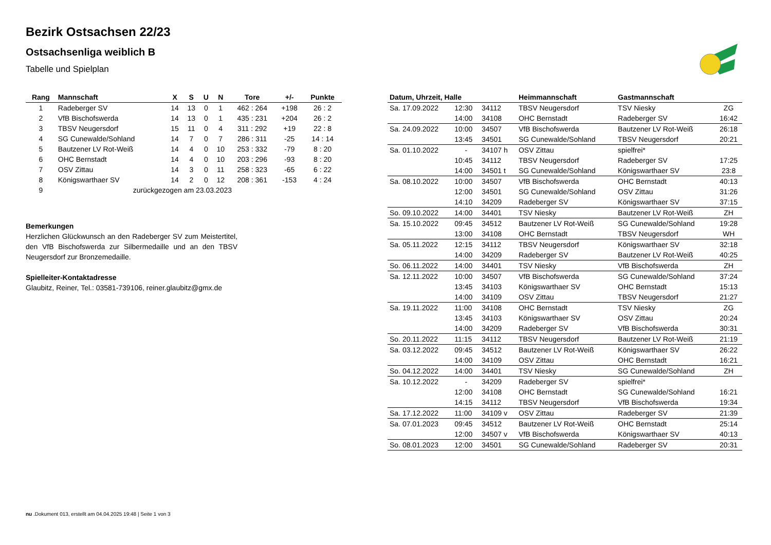Bezirk Ostsachsen 22/23
Ostsachsenliga weiblich B
Tabelle und Spielplan
| Rang | Mannschaft | X | S | U | N | Tore | +/- | Punkte |
| --- | --- | --- | --- | --- | --- | --- | --- | --- |
| 1 | Radeberger SV | 14 | 13 | 0 | 1 | 462 : 264 | +198 | 26 : 2 |
| 2 | VfB Bischofswerda | 14 | 13 | 0 | 1 | 435 : 231 | +204 | 26 : 2 |
| 3 | TBSV Neugersdorf | 15 | 11 | 0 | 4 | 311 : 292 | +19 | 22 : 8 |
| 4 | SG Cunewalde/Sohland | 14 | 7 | 0 | 7 | 286 : 311 | -25 | 14 : 14 |
| 5 | Bautzener LV Rot-Weiß | 14 | 4 | 0 | 10 | 253 : 332 | -79 | 8 : 20 |
| 6 | OHC Bernstadt | 14 | 4 | 0 | 10 | 203 : 296 | -93 | 8 : 20 |
| 7 | OSV Zittau | 14 | 3 | 0 | 11 | 258 : 323 | -65 | 6 : 22 |
| 8 | Königswarthaer SV | 14 | 2 | 0 | 12 | 208 : 361 | -153 | 4 : 24 |
| 9 | zurückgezogen am 23.03.2023 | | | | | | | |
Bemerkungen
Herzlichen Glückwunsch an den Radeberger SV zum Meistertitel, den VfB Bischofswerda zur Silbermedaille und an den TBSV Neugersdorf zur Bronzemedaille.
Spielleiter-Kontaktadresse
Glaubitz, Reiner, Tel.: 03581-739106, reiner.glaubitz@gmx.de
| Datum, Uhrzeit, Halle | | | Heimmannschaft | Gastmannschaft | |
| --- | --- | --- | --- | --- | --- |
| Sa. 17.09.2022 | 12:30 | 34112 | TBSV Neugersdorf | TSV Niesky | ZG |
| | 14:00 | 34108 | OHC Bernstadt | Radeberger SV | 16:42 |
| Sa. 24.09.2022 | 10:00 | 34507 | VfB Bischofswerda | Bautzener LV Rot-Weiß | 26:18 |
| | 13:45 | 34501 | SG Cunewalde/Sohland | TBSV Neugersdorf | 20:21 |
| Sa. 01.10.2022 | - | 34107 h | OSV Zittau | spielfrei* | |
| | 10:45 | 34112 | TBSV Neugersdorf | Radeberger SV | 17:25 |
| | 14:00 | 34501 t | SG Cunewalde/Sohland | Königswarthaer SV | 23:8 |
| Sa. 08.10.2022 | 10:00 | 34507 | VfB Bischofswerda | OHC Bernstadt | 40:13 |
| | 12:00 | 34501 | SG Cunewalde/Sohland | OSV Zittau | 31:26 |
| | 14:10 | 34209 | Radeberger SV | Königswarthaer SV | 37:15 |
| So. 09.10.2022 | 14:00 | 34401 | TSV Niesky | Bautzener LV Rot-Weiß | ZH |
| Sa. 15.10.2022 | 09:45 | 34512 | Bautzener LV Rot-Weiß | SG Cunewalde/Sohland | 19:28 |
| | 13:00 | 34108 | OHC Bernstadt | TBSV Neugersdorf | WH |
| Sa. 05.11.2022 | 12:15 | 34112 | TBSV Neugersdorf | Königswarthaer SV | 32:18 |
| | 14:00 | 34209 | Radeberger SV | Bautzener LV Rot-Weiß | 40:25 |
| So. 06.11.2022 | 14:00 | 34401 | TSV Niesky | VfB Bischofswerda | ZH |
| Sa. 12.11.2022 | 10:00 | 34507 | VfB Bischofswerda | SG Cunewalde/Sohland | 37:24 |
| | 13:45 | 34103 | Königswarthaer SV | OHC Bernstadt | 15:13 |
| | 14:00 | 34109 | OSV Zittau | TBSV Neugersdorf | 21:27 |
| Sa. 19.11.2022 | 11:00 | 34108 | OHC Bernstadt | TSV Niesky | ZG |
| | 13:45 | 34103 | Königswarthaer SV | OSV Zittau | 20:24 |
| | 14:00 | 34209 | Radeberger SV | VfB Bischofswerda | 30:31 |
| So. 20.11.2022 | 11:15 | 34112 | TBSV Neugersdorf | Bautzener LV Rot-Weiß | 21:19 |
| Sa. 03.12.2022 | 09:45 | 34512 | Bautzener LV Rot-Weiß | Königswarthaer SV | 26:22 |
| | 14:00 | 34109 | OSV Zittau | OHC Bernstadt | 16:21 |
| So. 04.12.2022 | 14:00 | 34401 | TSV Niesky | SG Cunewalde/Sohland | ZH |
| Sa. 10.12.2022 | - | 34209 | Radeberger SV | spielfrei* | |
| | 12:00 | 34108 | OHC Bernstadt | SG Cunewalde/Sohland | 16:21 |
| | 14:15 | 34112 | TBSV Neugersdorf | VfB Bischofswerda | 19:34 |
| Sa. 17.12.2022 | 11:00 | 34109 v | OSV Zittau | Radeberger SV | 21:39 |
| Sa. 07.01.2023 | 09:45 | 34512 | Bautzener LV Rot-Weiß | OHC Bernstadt | 25:14 |
| | 12:00 | 34507 v | VfB Bischofswerda | Königswarthaer SV | 40:13 |
| So. 08.01.2023 | 12:00 | 34501 | SG Cunewalde/Sohland | Radeberger SV | 20:31 |
nu .Dokument 013, erstellt am 04.04.2025 19:48 | Seite 1 von 3